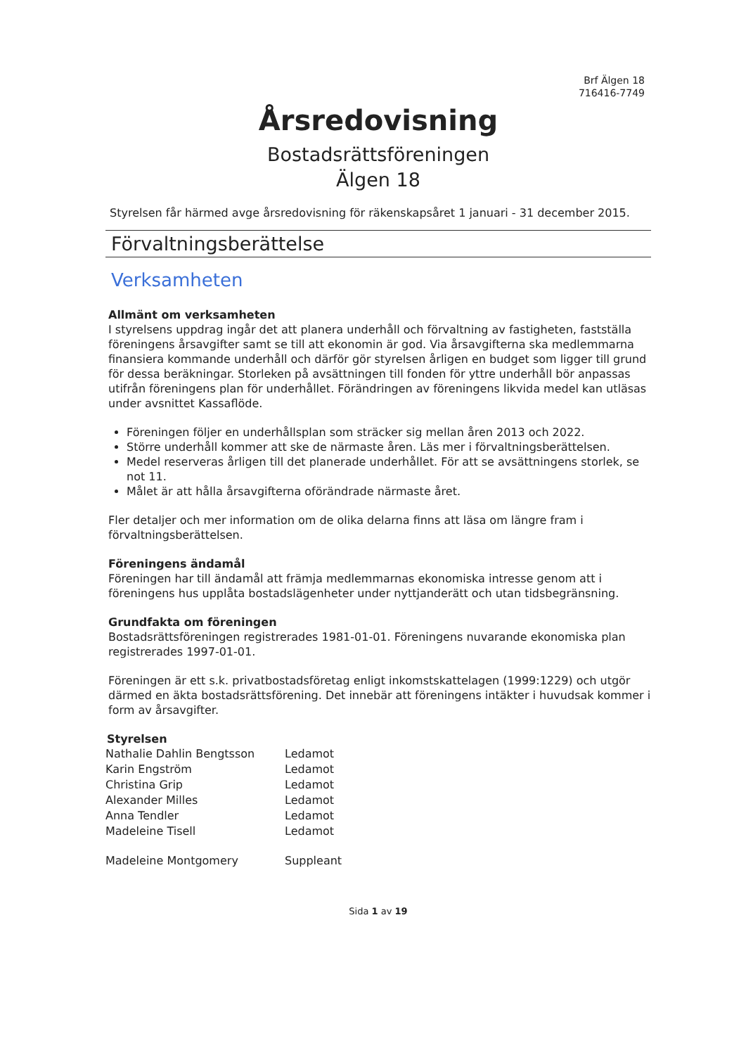Brf Älgen 18
716416-7749
Årsredovisning
Bostadsrättsföreningen
Älgen 18
Styrelsen får härmed avge årsredovisning för räkenskapsåret 1 januari - 31 december 2015.
Förvaltningsberättelse
Verksamheten
Allmänt om verksamheten
I styrelsens uppdrag ingår det att planera underhåll och förvaltning av fastigheten, fastställa föreningens årsavgifter samt se till att ekonomin är god. Via årsavgifterna ska medlemmarna finansiera kommande underhåll och därför gör styrelsen årligen en budget som ligger till grund för dessa beräkningar. Storleken på avsättningen till fonden för yttre underhåll bör anpassas utifrån föreningens plan för underhållet. Förändringen av föreningens likvida medel kan utläsas under avsnittet Kassaflöde.
Föreningen följer en underhållsplan som sträcker sig mellan åren 2013 och 2022.
Större underhåll kommer att ske de närmaste åren. Läs mer i förvaltningsberättelsen.
Medel reserveras årligen till det planerade underhållet. För att se avsättningens storlek, se not 11.
Målet är att hålla årsavgifterna oförändrade närmaste året.
Fler detaljer och mer information om de olika delarna finns att läsa om längre fram i förvaltningsberättelsen.
Föreningens ändamål
Föreningen har till ändamål att främja medlemmarnas ekonomiska intresse genom att i föreningens hus upplåta bostadslägenheter under nyttjanderätt och utan tidsbegränsning.
Grundfakta om föreningen
Bostadsrättsföreningen registrerades 1981-01-01. Föreningens nuvarande ekonomiska plan registrerades 1997-01-01.
Föreningen är ett s.k. privatbostadsföretag enligt inkomstskattelagen (1999:1229) och utgör därmed en äkta bostadsrättsförening. Det innebär att föreningens intäkter i huvudsak kommer i form av årsavgifter.
Styrelsen
| Nathalie Dahlin Bengtsson | Ledamot |
| Karin Engström | Ledamot |
| Christina Grip | Ledamot |
| Alexander Milles | Ledamot |
| Anna Tendler | Ledamot |
| Madeleine Tisell | Ledamot |
| Madeleine Montgomery | Suppleant |
Sida 1 av 19